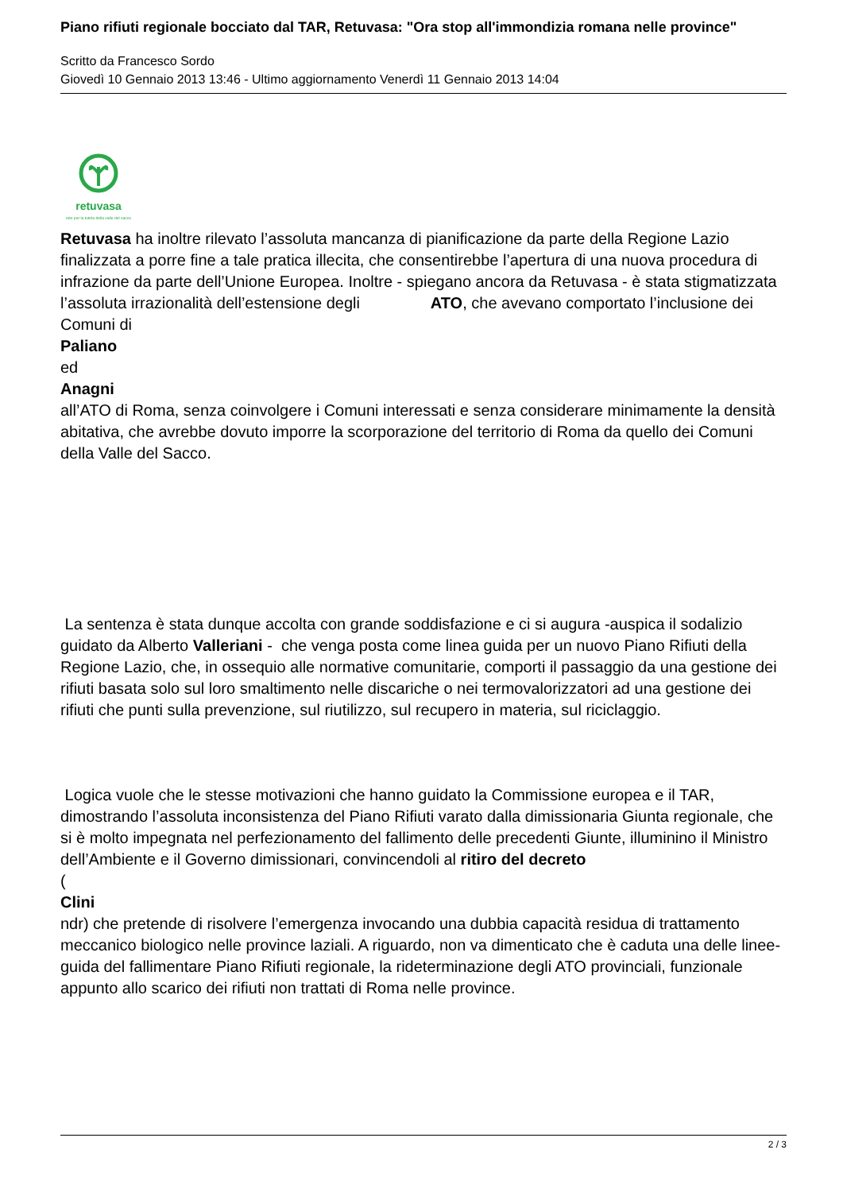Piano rifiuti regionale bocciato dal TAR, Retuvasa: "Ora stop all'immondizia romana nelle province"
Scritto da Francesco Sordo
Giovedì 10 Gennaio 2013 13:46 - Ultimo aggiornamento Venerdì 11 Gennaio 2013 14:04
retuvasa
rete per la tutela della valle del sacco
Retuvasa ha inoltre rilevato l’assoluta mancanza di pianificazione da parte della Regione Lazio finalizzata a porre fine a tale pratica illecita, che consentirebbe l’apertura di una nuova procedura di infrazione da parte dell’Unione Europea. Inoltre - spiegano ancora da Retuvasa - è stata stigmatizzata l’assoluta irrazionalità dell’estensione degli ATO, che avevano comportato l’inclusione dei Comuni di
Paliano
ed
Anagni
all’ATO di Roma, senza coinvolgere i Comuni interessati e senza considerare minimamente la densità abitativa, che avrebbe dovuto imporre la scorporazione del territorio di Roma da quello dei Comuni della Valle del Sacco.
La sentenza è stata dunque accolta con grande soddisfazione e ci si augura -auspica il sodalizio guidato da Alberto Valleriani - che venga posta come linea guida per un nuovo Piano Rifiuti della Regione Lazio, che, in ossequio alle normative comunitarie, comporti il passaggio da una gestione dei rifiuti basata solo sul loro smaltimento nelle discariche o nei termovalorizzatori ad una gestione dei rifiuti che punti sulla prevenzione, sul riutilizzo, sul recupero in materia, sul riciclaggio.
Logica vuole che le stesse motivazioni che hanno guidato la Commissione europea e il TAR, dimostrando l’assoluta inconsistenza del Piano Rifiuti varato dalla dimissionaria Giunta regionale, che si è molto impegnata nel perfezionamento del fallimento delle precedenti Giunte, illuminino il Ministro dell’Ambiente e il Governo dimissionari, convincendoli al ritiro del decreto
(
Clini
ndr) che pretende di risolvere l’emergenza invocando una dubbia capacità residua di trattamento meccanico biologico nelle province laziali. A riguardo, non va dimenticato che è caduta una delle linee-guida del fallimentare Piano Rifiuti regionale, la rideterminazione degli ATO provinciali, funzionale appunto allo scarico dei rifiuti non trattati di Roma nelle province.
2 / 3